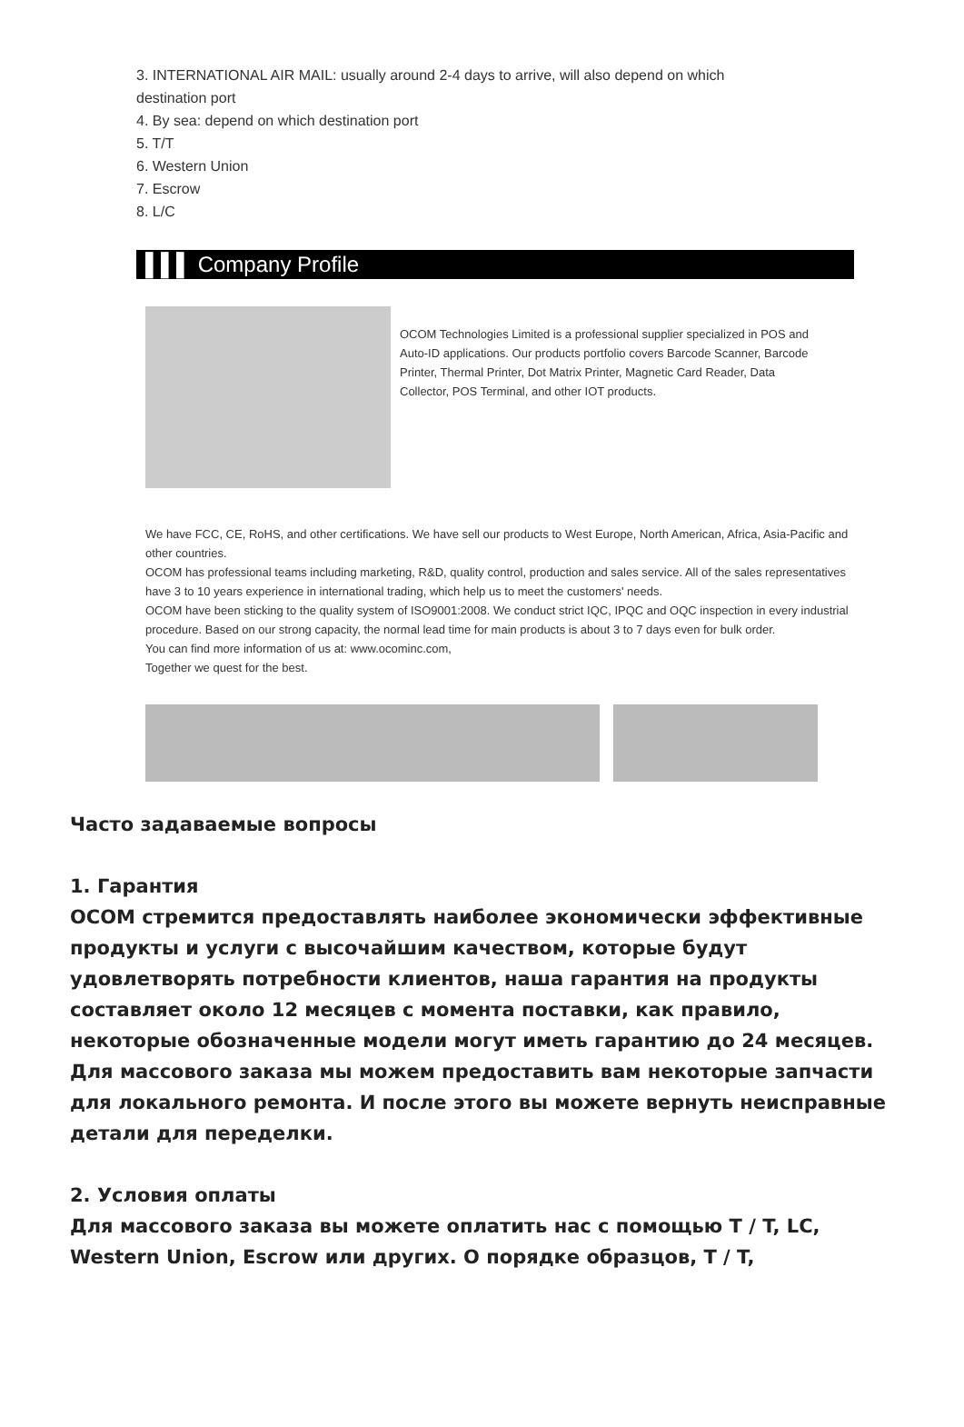3. INTERNATIONAL AIR MAIL: usually around 2-4 days to arrive, will also depend on which
destination port
4. By sea: depend on which destination port
5. T/T
6. Western Union
7. Escrow
8. L/C
▌▌▌ Company Profile
OCOM Technologies Limited is a professional supplier specialized in POS and Auto-ID applications. Our products portfolio covers Barcode Scanner, Barcode Printer, Thermal Printer, Dot Matrix Printer, Magnetic Card Reader, Data Collector, POS Terminal, and other IOT products.
We have FCC, CE, RoHS, and other certifications. We have sell our products to West Europe, North American, Africa, Asia-Pacific and other countries.
OCOM has professional teams including marketing, R&D, quality control, production and sales service. All of the sales representatives have 3 to 10 years experience in international trading, which help us to meet the customers' needs.
OCOM have been sticking to the quality system of ISO9001:2008. We conduct strict IQC, IPQC and OQC inspection in every industrial procedure. Based on our strong capacity, the normal lead time for main products is about 3 to 7 days even for bulk order.
You can find more information of us at: www.ocominc.com,
Together we quest for the best.
Часто задаваемые вопросы
1. Гарантия
OCOM стремится предоставлять наиболее экономически эффективные продукты и услуги с высочайшим качеством, которые будут удовлетворять потребности клиентов, наша гарантия на продукты составляет около 12 месяцев с момента поставки, как правило, некоторые обозначенные модели могут иметь гарантию до 24 месяцев. Для массового заказа мы можем предоставить вам некоторые запчасти для локального ремонта. И после этого вы можете вернуть неисправные детали для переделки.
2. Условия оплаты
Для массового заказа вы можете оплатить нас с помощью T / T, LC, Western Union, Escrow или других. О порядке образцов, T / T,